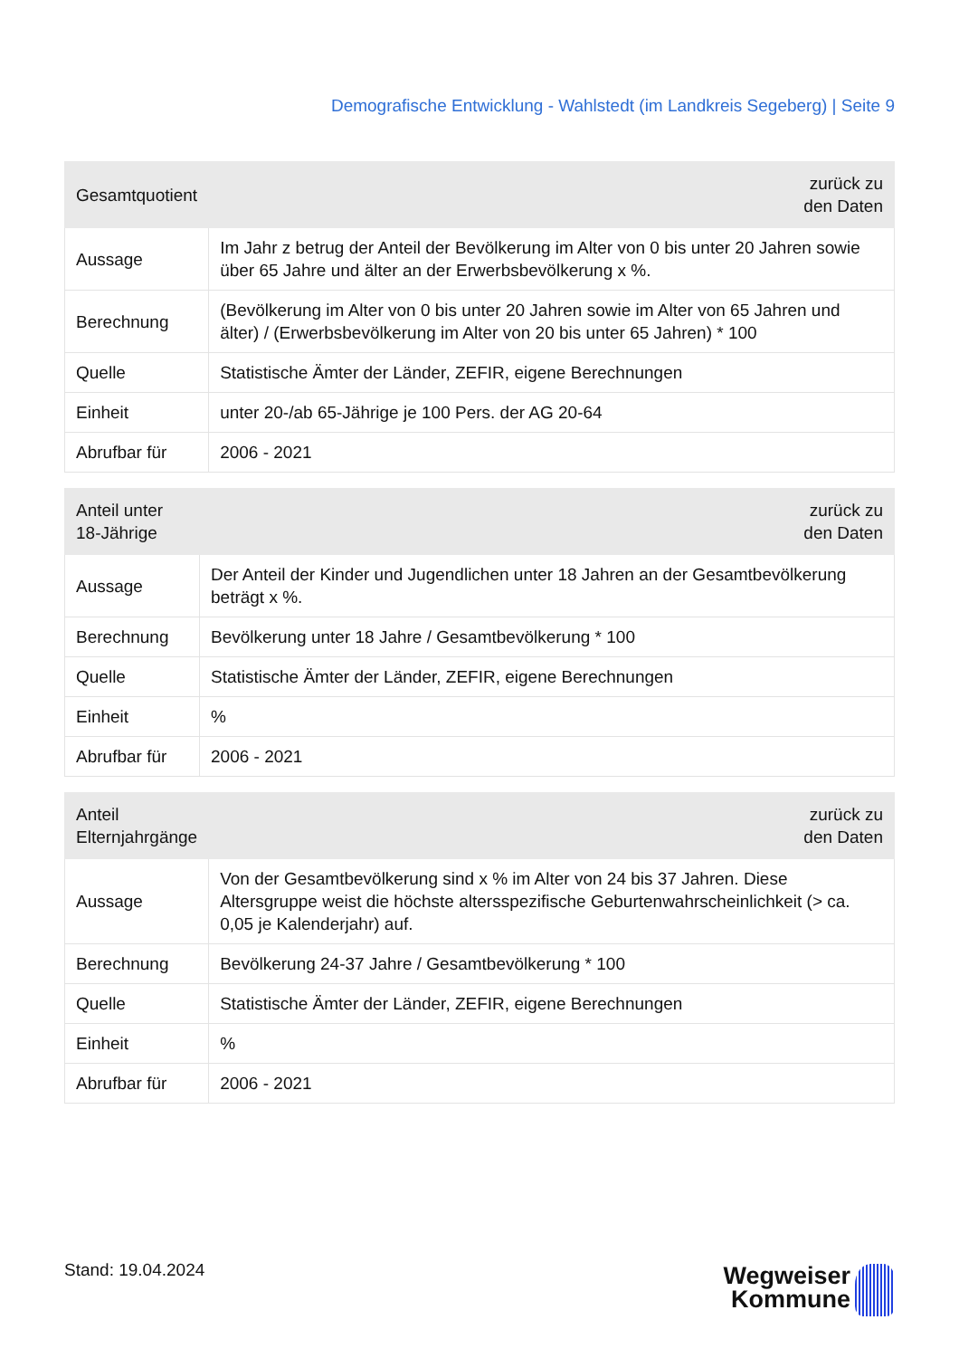Demografische Entwicklung - Wahlstedt (im Landkreis Segeberg) | Seite 9
| Gesamtquotient | zurück zu den Daten |
| --- | --- |
| Aussage | Im Jahr z betrug der Anteil der Bevölkerung im Alter von 0 bis unter 20 Jahren sowie über 65 Jahre und älter an der Erwerbsbevölkerung x %. |
| Berechnung | (Bevölkerung im Alter von 0 bis unter 20 Jahren sowie im Alter von 65 Jahren und älter) / (Erwerbsbevölkerung im Alter von 20 bis unter 65 Jahren) * 100 |
| Quelle | Statistische Ämter der Länder, ZEFIR, eigene Berechnungen |
| Einheit | unter 20-/ab 65-Jährige je 100 Pers. der AG 20-64 |
| Abrufbar für | 2006 - 2021 |
| Anteil unter 18-Jährige | zurück zu den Daten |
| --- | --- |
| Aussage | Der Anteil der Kinder und Jugendlichen unter 18 Jahren an der Gesamtbevölkerung beträgt x %. |
| Berechnung | Bevölkerung unter 18 Jahre / Gesamtbevölkerung * 100 |
| Quelle | Statistische Ämter der Länder, ZEFIR, eigene Berechnungen |
| Einheit | % |
| Abrufbar für | 2006 - 2021 |
| Anteil Elternjahrgänge | zurück zu den Daten |
| --- | --- |
| Aussage | Von der Gesamtbevölkerung sind x % im Alter von 24 bis 37 Jahren. Diese Altersgruppe weist die höchste altersspezifische Geburtenwahrscheinlichkeit (> ca. 0,05 je Kalenderjahr) auf. |
| Berechnung | Bevölkerung 24-37 Jahre / Gesamtbevölkerung * 100 |
| Quelle | Statistische Ämter der Länder, ZEFIR, eigene Berechnungen |
| Einheit | % |
| Abrufbar für | 2006 - 2021 |
Stand: 19.04.2024
Wegweiser
Kommune